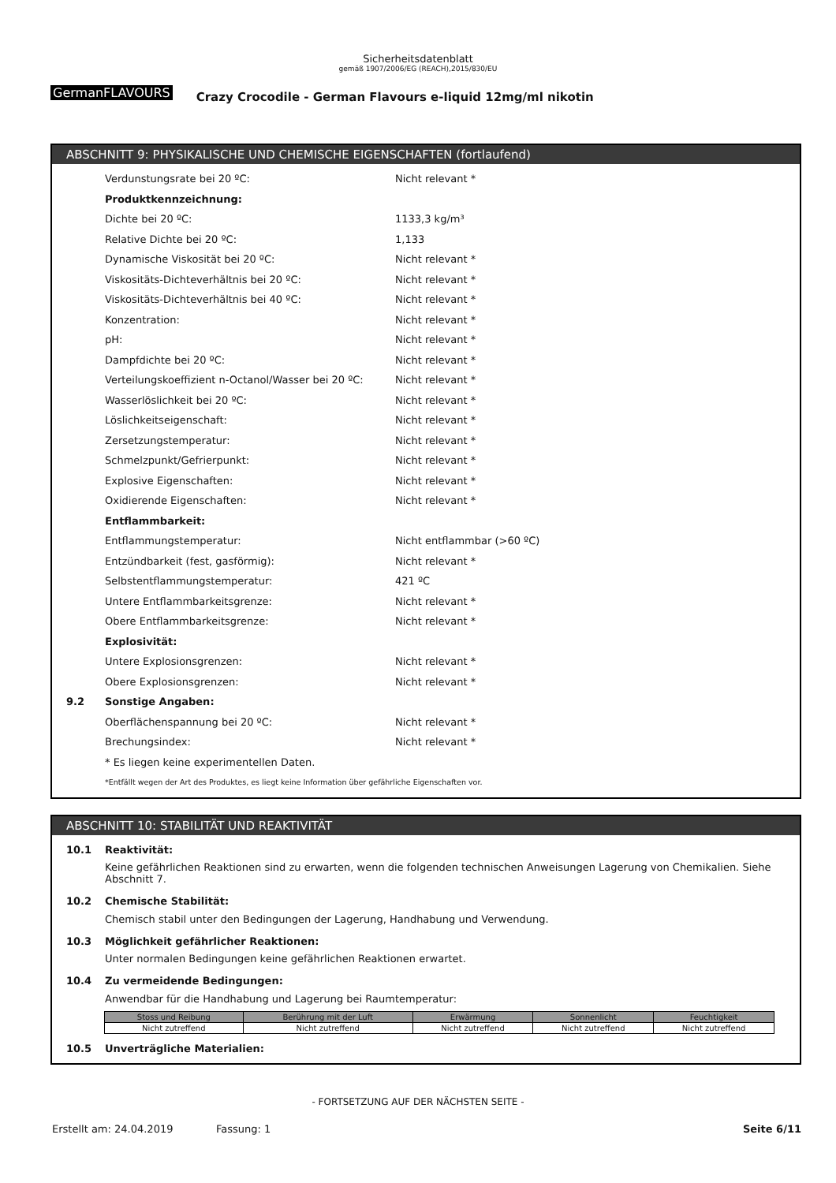Sicherheitsdatenblatt
gemäß 1907/2006/EG (REACH),2015/830/EU
GermanFLAVOURS
Crazy Crocodile - German Flavours e-liquid 12mg/ml nikotin
ABSCHNITT 9: PHYSIKALISCHE UND CHEMISCHE EIGENSCHAFTEN (fortlaufend)
Verdunstungsrate bei 20 ºC: Nicht relevant *
Produktkennzeichnung:
Dichte bei 20 ºC: 1133,3 kg/m³
Relative Dichte bei 20 ºC: 1,133
Dynamische Viskosität bei 20 ºC: Nicht relevant *
Viskositäts-Dichteverhältnis bei 20 ºC: Nicht relevant *
Viskositäts-Dichteverhältnis bei 40 ºC: Nicht relevant *
Konzentration: Nicht relevant *
pH: Nicht relevant *
Dampfdichte bei 20 ºC: Nicht relevant *
Verteilungskoeffizient n-Octanol/Wasser bei 20 ºC: Nicht relevant *
Wasserlöslichkeit bei 20 ºC: Nicht relevant *
Löslichkeitseigenschaft: Nicht relevant *
Zersetzungstemperatur: Nicht relevant *
Schmelzpunkt/Gefrierpunkt: Nicht relevant *
Explosive Eigenschaften: Nicht relevant *
Oxidierende Eigenschaften: Nicht relevant *
Entflammbarkeit:
Entflammungstemperatur: Nicht entflammbar (>60 ºC)
Entzündbarkeit (fest, gasförmig): Nicht relevant *
Selbstentflammungstemperatur: 421 ºC
Untere Entflammbarkeitsgrenze: Nicht relevant *
Obere Entflammbarkeitsgrenze: Nicht relevant *
Explosivität:
Untere Explosionsgrenzen: Nicht relevant *
Obere Explosionsgrenzen: Nicht relevant *
9.2 Sonstige Angaben:
Oberflächenspannung bei 20 ºC: Nicht relevant *
Brechungsindex: Nicht relevant *
* Es liegen keine experimentellen Daten.
*Entfällt wegen der Art des Produktes, es liegt keine Information über gefährliche Eigenschaften vor.
ABSCHNITT 10: STABILITÄT UND REAKTIVITÄT
10.1 Reaktivität:
Keine gefährlichen Reaktionen sind zu erwarten, wenn die folgenden technischen Anweisungen Lagerung von Chemikalien. Siehe Abschnitt 7.
10.2 Chemische Stabilität:
Chemisch stabil unter den Bedingungen der Lagerung, Handhabung und Verwendung.
10.3 Möglichkeit gefährlicher Reaktionen:
Unter normalen Bedingungen keine gefährlichen Reaktionen erwartet.
10.4 Zu vermeidende Bedingungen:
Anwendbar für die Handhabung und Lagerung bei Raumtemperatur:
| Stoss und Reibung | Berührung mit der Luft | Erwärmung | Sonnenlicht | Feuchtigkeit |
| --- | --- | --- | --- | --- |
| Nicht zutreffend | Nicht zutreffend | Nicht zutreffend | Nicht zutreffend | Nicht zutreffend |
10.5 Unverträgliche Materialien:
- FORTSETZUNG AUF DER NÄCHSTEN SEITE -
Erstellt am: 24.04.2019 Fassung: 1 Seite 6/11